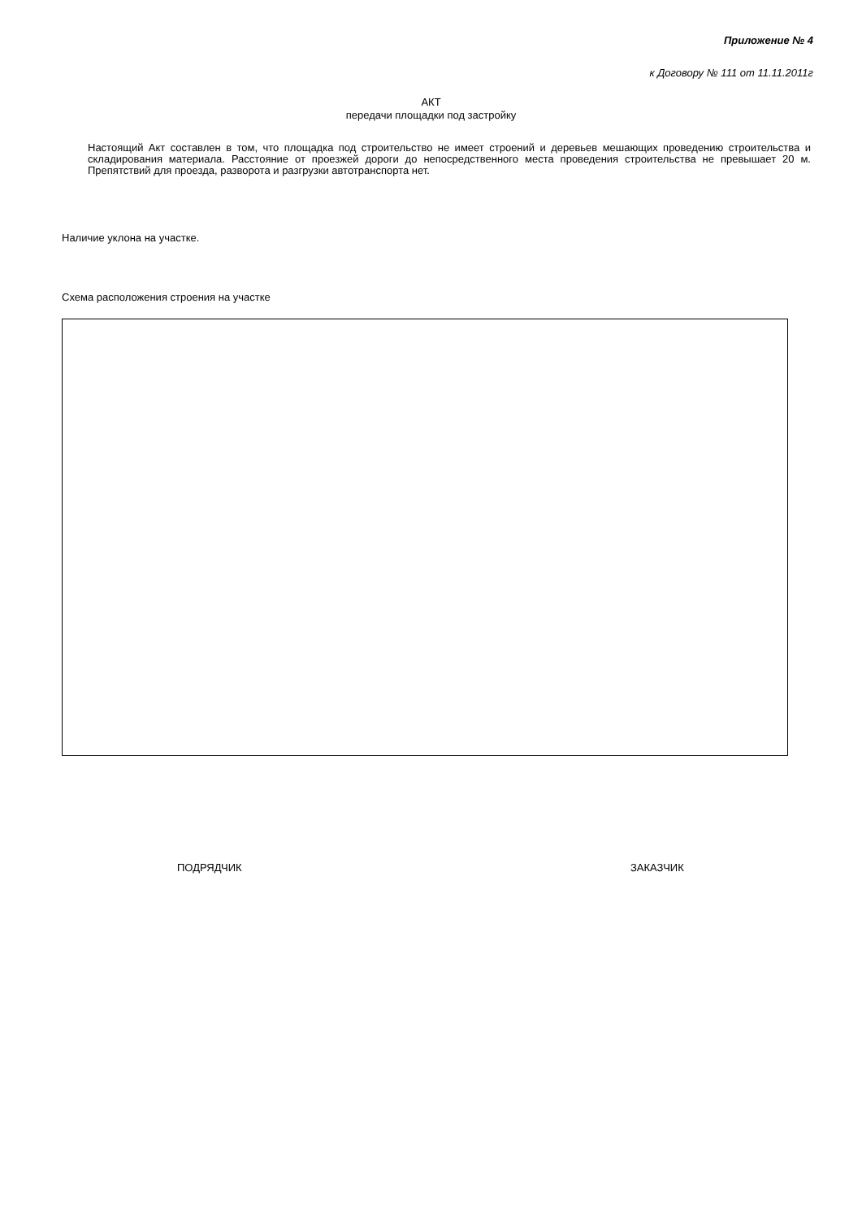Приложение № 4
к Договору № 111 от 11.11.2011г
АКТ
передачи площадки под застройку
Настоящий Акт составлен в том, что площадка под строительство не имеет строений и деревьев мешающих проведению строительства и складирования материала. Расстояние от проезжей дороги до непосредственного места проведения строительства не превышает 20 м. Препятствий для проезда, разворота и разгрузки автотранспорта нет.
Наличие уклона на участке.
Схема расположения строения на участке
ПОДРЯДЧИК ЗАКАЗЧИК